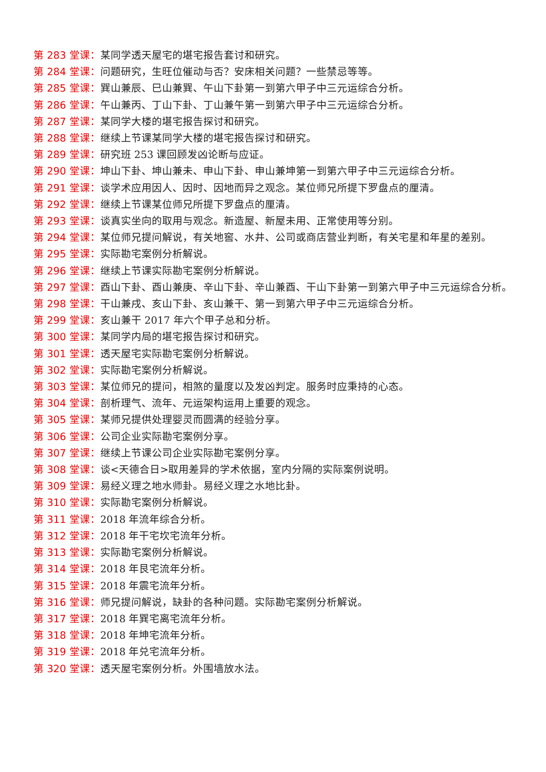第 283 堂课：某同学透天屋宅的堪宅报告套讨和研究。
第 284 堂课：问题研究，生旺位催动与否？安床相关问题？一些禁忌等等。
第 285 堂课：巽山兼辰、巳山兼巽、午山下卦第一到第六甲子中三元运综合分析。
第 286 堂课：午山兼丙、丁山下卦、丁山兼午第一到第六甲子中三元运综合分析。
第 287 堂课：某同学大楼的堪宅报告探讨和研究。
第 288 堂课：继续上节课某同学大楼的堪宅报告探讨和研究。
第 289 堂课：研究班 253 课回顾发凶论断与应证。
第 290 堂课：坤山下卦、坤山兼未、申山下卦、申山兼坤第一到第六甲子中三元运综合分析。
第 291 堂课：谈学术应用因人、因时、因地而异之观念。某位师兄所提下罗盘点的厘清。
第 292 堂课：继续上节课某位师兄所提下罗盘点的厘清。
第 293 堂课：谈真实坐向的取用与观念。新造屋、新屋未用、正常使用等分别。
第 294 堂课：某位师兄提问解说，有关地窖、水井、公司或商店营业判断，有关宅星和年星的差别。
第 295 堂课：实际勘宅案例分析解说。
第 296 堂课：继续上节课实际勘宅案例分析解说。
第 297 堂课：酉山下卦、酉山兼庚、辛山下卦、辛山兼酉、干山下卦第一到第六甲子中三元运综合分析。
第 298 堂课：干山兼戌、亥山下卦、亥山兼干、第一到第六甲子中三元运综合分析。
第 299 堂课：亥山兼干 2017 年六个甲子总和分析。
第 300 堂课：某同学内局的堪宅报告探讨和研究。
第 301 堂课：透天屋宅实际勘宅案例分析解说。
第 302 堂课：实际勘宅案例分析解说。
第 303 堂课：某位师兄的提问，相煞的量度以及发凶判定。服务时应秉持的心态。
第 304 堂课：剖析理气、流年、元运架构运用上重要的观念。
第 305 堂课：某师兄提供处理婴灵而圆满的经验分享。
第 306 堂课：公司企业实际勘宅案例分享。
第 307 堂课：继续上节课公司企业实际勘宅案例分享。
第 308 堂课：谈<天德合日>取用差异的学术依据，室内分隔的实际案例说明。
第 309 堂课：易经义理之地水师卦。易经义理之水地比卦。
第 310 堂课：实际勘宅案例分析解说。
第 311 堂课：2018 年流年综合分析。
第 312 堂课：2018 年干宅坎宅流年分析。
第 313 堂课：实际勘宅案例分析解说。
第 314 堂课：2018 年艮宅流年分析。
第 315 堂课：2018 年震宅流年分析。
第 316 堂课：师兄提问解说，缺卦的各种问题。实际勘宅案例分析解说。
第 317 堂课：2018 年巽宅离宅流年分析。
第 318 堂课：2018 年坤宅流年分析。
第 319 堂课：2018 年兑宅流年分析。
第 320 堂课：透天屋宅案例分析。外围墙放水法。